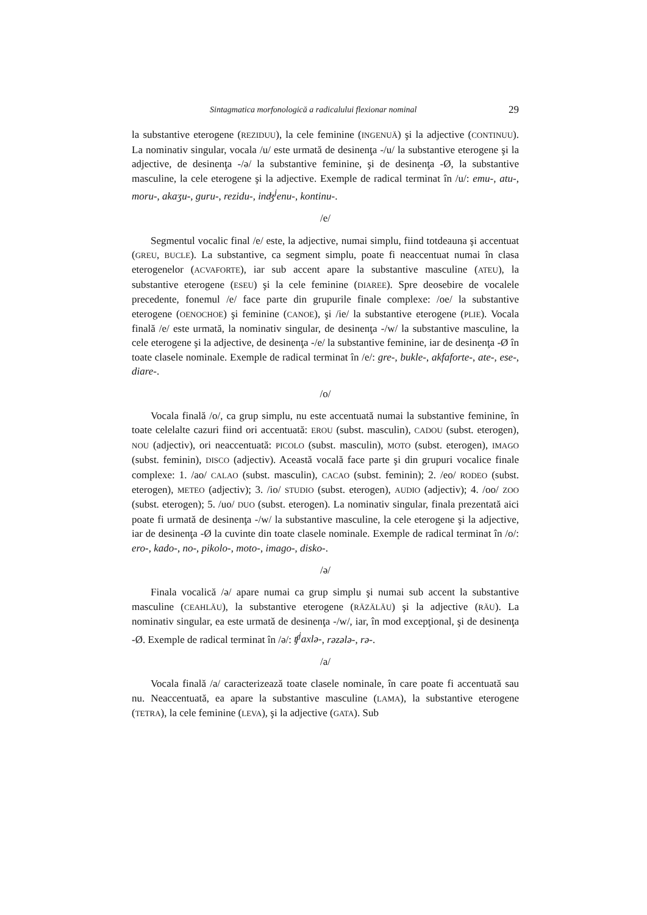Sintagmatica morfonologică a radicalului flexionar nominal 29
la substantive eterogene (REZIDUU), la cele feminine (INGENUĂ) şi la adjective (CONTINUU). La nominativ singular, vocala /u/ este urmată de desinenţa -/u/ la substantive eterogene şi la adjective, de desinenţa -/ə/ la substantive feminine, şi de desinenţa -Ø, la substantive masculine, la cele eterogene şi la adjective. Exemple de radical terminat în /u/: emu-, atu-, moru-, akaʒu-, guru-, rezidu-, inʤ<sup>j</sup>enu-, kontinu-.
/e/
Segmentul vocalic final /e/ este, la adjective, numai simplu, fiind totdeauna şi accentuat (GREU, BUCLE). La substantive, ca segment simplu, poate fi neaccentuat numai în clasa eterogenelor (ACVAFORTE), iar sub accent apare la substantive masculine (ATEU), la substantive eterogene (ESEU) şi la cele feminine (DIAREE). Spre deosebire de vocalele precedente, fonemul /e/ face parte din grupurile finale complexe: /oe/ la substantive eterogene (OENOCHOE) şi feminine (CANOE), şi /ie/ la substantive eterogene (PLIE). Vocala finală /e/ este urmată, la nominativ singular, de desinenţa -/w/ la substantive masculine, la cele eterogene şi la adjective, de desinenţa -/e/ la substantive feminine, iar de desinenţa -Ø în toate clasele nominale. Exemple de radical terminat în /e/: gre-, bukle-, akfaforte-, ate-, ese-, diare-.
/o/
Vocala finală /o/, ca grup simplu, nu este accentuată numai la substantive feminine, în toate celelalte cazuri fiind ori accentuată: EROU (subst. masculin), CADOU (subst. eterogen), NOU (adjectiv), ori neaccentuată: PICOLO (subst. masculin), MOTO (subst. eterogen), IMAGO (subst. feminin), DISCO (adjectiv). Această vocală face parte şi din grupuri vocalice finale complexe: 1. /ao/ CALAO (subst. masculin), CACAO (subst. feminin); 2. /eo/ RODEO (subst. eterogen), METEO (adjectiv); 3. /io/ STUDIO (subst. eterogen), AUDIO (adjectiv); 4. /oo/ ZOO (subst. eterogen); 5. /uo/ DUO (subst. eterogen). La nominativ singular, finala prezentată aici poate fi urmată de desinenţa -/w/ la substantive masculine, la cele eterogene şi la adjective, iar de desinenţa -Ø la cuvinte din toate clasele nominale. Exemple de radical terminat în /o/: ero-, kado-, no-, pikolo-, moto-, imago-, disko-.
/ə/
Finala vocalică /ə/ apare numai ca grup simplu şi numai sub accent la substantive masculine (CEAHLĂU), la substantive eterogene (RĂZĂLĂU) şi la adjective (RĂU). La nominativ singular, ea este urmată de desinenţa -/w/, iar, în mod excepţional, şi de desinenţa -Ø. Exemple de radical terminat în /ə/: ʧ<sup>j</sup>axlə-, rəzələ-, rə-.
/a/
Vocala finală /a/ caracterizează toate clasele nominale, în care poate fi accentuată sau nu. Neaccentuată, ea apare la substantive masculine (LAMA), la substantive eterogene (TETRA), la cele feminine (LEVA), şi la adjective (GATA). Sub